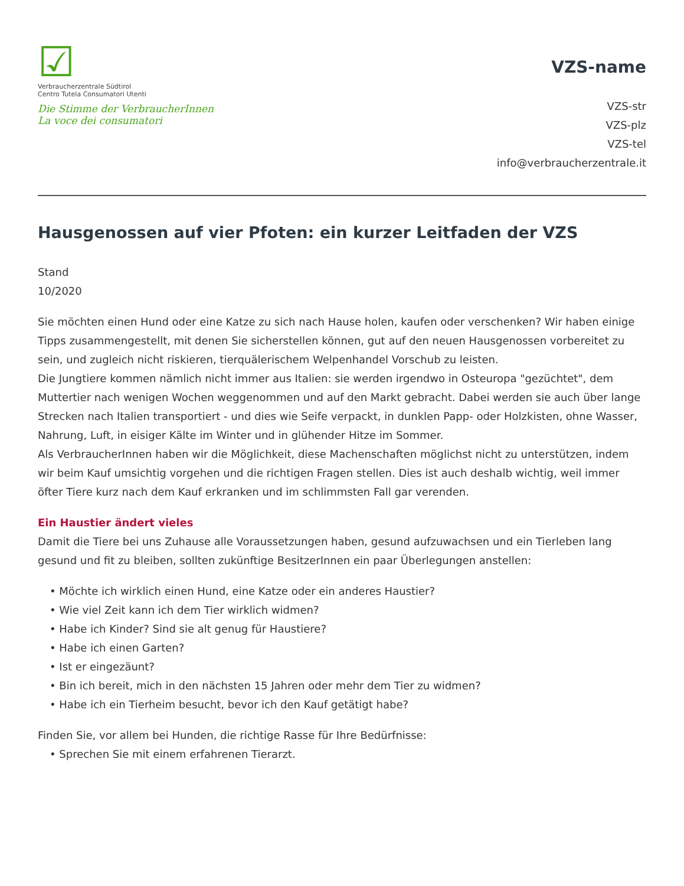☑
Verbraucherzentrale Südtirol
Centro Tutela Consumatori Utenti
Die Stimme der VerbraucherInnen
La voce dei consumatori
VZS-name
VZS-str
VZS-plz
VZS-tel
info@verbraucherzentrale.it
Hausgenossen auf vier Pfoten: ein kurzer Leitfaden der VZS
Stand
10/2020
Sie möchten einen Hund oder eine Katze zu sich nach Hause holen, kaufen oder verschenken? Wir haben einige Tipps zusammengestellt, mit denen Sie sicherstellen können, gut auf den neuen Hausgenossen vorbereitet zu sein, und zugleich nicht riskieren, tierquälerischem Welpenhandel Vorschub zu leisten.
Die Jungtiere kommen nämlich nicht immer aus Italien: sie werden irgendwo in Osteuropa "gezüchtet", dem Muttertier nach wenigen Wochen weggenommen und auf den Markt gebracht. Dabei werden sie auch über lange Strecken nach Italien transportiert - und dies wie Seife verpackt, in dunklen Papp- oder Holzkisten, ohne Wasser, Nahrung, Luft, in eisiger Kälte im Winter und in glühender Hitze im Sommer.
Als VerbraucherInnen haben wir die Möglichkeit, diese Machenschaften möglichst nicht zu unterstützen, indem wir beim Kauf umsichtig vorgehen und die richtigen Fragen stellen. Dies ist auch deshalb wichtig, weil immer öfter Tiere kurz nach dem Kauf erkranken und im schlimmsten Fall gar verenden.
Ein Haustier ändert vieles
Damit die Tiere bei uns Zuhause alle Voraussetzungen haben, gesund aufzuwachsen und ein Tierleben lang gesund und fit zu bleiben, sollten zukünftige BesitzerInnen ein paar Überlegungen anstellen:
• Möchte ich wirklich einen Hund, eine Katze oder ein anderes Haustier?
• Wie viel Zeit kann ich dem Tier wirklich widmen?
• Habe ich Kinder? Sind sie alt genug für Haustiere?
• Habe ich einen Garten?
• Ist er eingezäunt?
• Bin ich bereit, mich in den nächsten 15 Jahren oder mehr dem Tier zu widmen?
• Habe ich ein Tierheim besucht, bevor ich den Kauf getätigt habe?
Finden Sie, vor allem bei Hunden, die richtige Rasse für Ihre Bedürfnisse:
• Sprechen Sie mit einem erfahrenen Tierarzt.